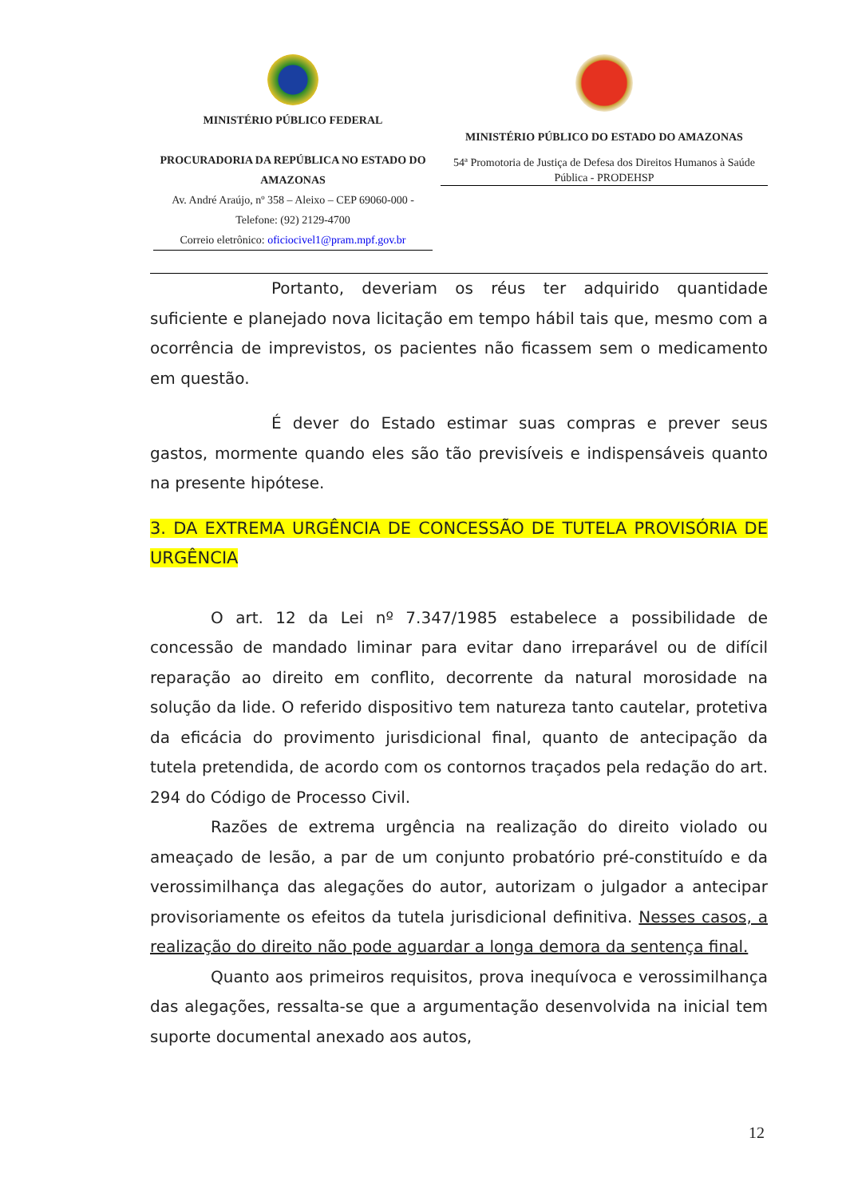MINISTÉRIO PÚBLICO FEDERAL
PROCURADORIA DA REPÚBLICA NO ESTADO DO AMAZONAS
Av. André Araújo, nº 358 – Aleixo – CEP 69060-000 - Telefone: (92) 2129-4700
Correio eletrônico: oficiocivel1@pram.mpf.gov.br
MINISTÉRIO PÚBLICO DO ESTADO DO AMAZONAS
54ª Promotoria de Justiça de Defesa dos Direitos Humanos à Saúde Pública - PRODEHSP
Portanto, deveriam os réus ter adquirido quantidade suficiente e planejado nova licitação em tempo hábil tais que, mesmo com a ocorrência de imprevistos, os pacientes não ficassem sem o medicamento em questão.
É dever do Estado estimar suas compras e prever seus gastos, mormente quando eles são tão previsíveis e indispensáveis quanto na presente hipótese.
3. DA EXTREMA URGÊNCIA DE CONCESSÃO DE TUTELA PROVISÓRIA DE URGÊNCIA
O art. 12 da Lei nº 7.347/1985 estabelece a possibilidade de concessão de mandado liminar para evitar dano irreparável ou de difícil reparação ao direito em conflito, decorrente da natural morosidade na solução da lide. O referido dispositivo tem natureza tanto cautelar, protetiva da eficácia do provimento jurisdicional final, quanto de antecipação da tutela pretendida, de acordo com os contornos traçados pela redação do art. 294 do Código de Processo Civil.
Razões de extrema urgência na realização do direito violado ou ameaçado de lesão, a par de um conjunto probatório pré-constituído e da verossimilhança das alegações do autor, autorizam o julgador a antecipar provisoriamente os efeitos da tutela jurisdicional definitiva. Nesses casos, a realização do direito não pode aguardar a longa demora da sentença final.
Quanto aos primeiros requisitos, prova inequívoca e verossimilhança das alegações, ressalta-se que a argumentação desenvolvida na inicial tem suporte documental anexado aos autos,
12